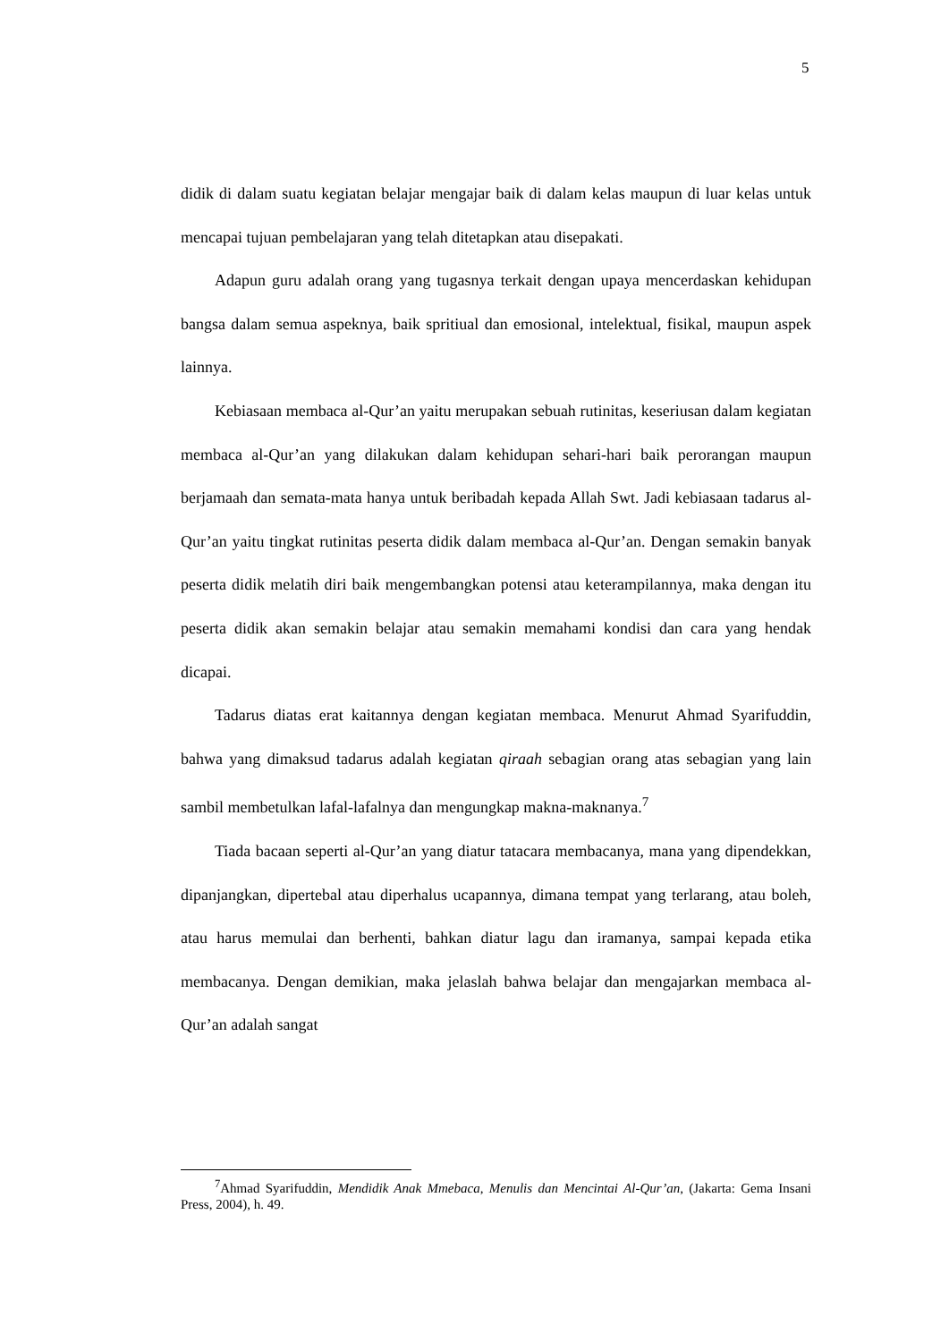5
didik di dalam suatu kegiatan belajar mengajar baik di dalam kelas maupun di luar kelas untuk mencapai tujuan pembelajaran yang telah ditetapkan atau disepakati.
Adapun guru adalah orang yang tugasnya terkait dengan upaya mencerdaskan kehidupan bangsa dalam semua aspeknya, baik spritiual dan emosional, intelektual, fisikal, maupun aspek lainnya.
Kebiasaan membaca al-Qur’an yaitu merupakan sebuah rutinitas, keseriusan dalam kegiatan membaca al-Qur’an yang dilakukan dalam kehidupan sehari-hari baik perorangan maupun berjamaah dan semata-mata hanya untuk beribadah kepada Allah Swt. Jadi kebiasaan tadarus al-Qur’an yaitu tingkat rutinitas peserta didik dalam membaca al-Qur’an. Dengan semakin banyak peserta didik melatih diri baik mengembangkan potensi atau keterampilannya, maka dengan itu peserta didik akan semakin belajar atau semakin memahami kondisi dan cara yang hendak dicapai.
Tadarus diatas erat kaitannya dengan kegiatan membaca. Menurut Ahmad Syarifuddin, bahwa yang dimaksud tadarus adalah kegiatan qiraah sebagian orang atas sebagian yang lain sambil membetulkan lafal-lafalnya dan mengungkap makna-maknanya.<sup>7</sup>
Tiada bacaan seperti al-Qur’an yang diatur tatacara membacanya, mana yang dipendekkan, dipanjangkan, dipertebal atau diperhalus ucapannya, dimana tempat yang terlarang, atau boleh, atau harus memulai dan berhenti, bahkan diatur lagu dan iramanya, sampai kepada etika membacanya. Dengan demikian, maka jelaslah bahwa belajar dan mengajarkan membaca al-Qur’an adalah sangat
<sup>7</sup> Ahmad Syarifuddin, Mendidik Anak Mmebaca, Menulis dan Mencintai Al-Qur’an, (Jakarta: Gema Insani Press, 2004), h. 49.